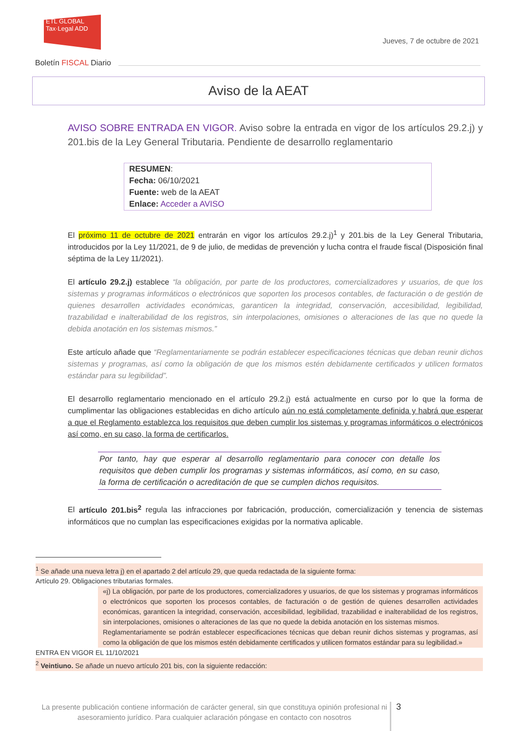ETL GLOBAL
Tax·Legal ADD
Jueves, 7 de octubre de 2021
Boletín FISCAL Diario
Aviso de la AEAT
AVISO SOBRE ENTRADA EN VIGOR. Aviso sobre la entrada en vigor de los artículos 29.2.j) y 201.bis de la Ley General Tributaria. Pendiente de desarrollo reglamentario
RESUMEN:
Fecha: 06/10/2021
Fuente: web de la AEAT
Enlace: Acceder a AVISO
El próximo 11 de octubre de 2021 entrarán en vigor los artículos 29.2.j)<sup>1</sup> y 201.bis de la Ley General Tributaria, introducidos por la Ley 11/2021, de 9 de julio, de medidas de prevención y lucha contra el fraude fiscal (Disposición final séptima de la Ley 11/2021).
El artículo 29.2.j) establece “la obligación, por parte de los productores, comercializadores y usuarios, de que los sistemas y programas informáticos o electrónicos que soporten los procesos contables, de facturación o de gestión de quienes desarrollen actividades económicas, garanticen la integridad, conservación, accesibilidad, legibilidad, trazabilidad e inalterabilidad de los registros, sin interpolaciones, omisiones o alteraciones de las que no quede la debida anotación en los sistemas mismos.”
Este artículo añade que “Reglamentariamente se podrán establecer especificaciones técnicas que deban reunir dichos sistemas y programas, así como la obligación de que los mismos estén debidamente certificados y utilicen formatos estándar para su legibilidad”.
El desarrollo reglamentario mencionado en el artículo 29.2.j) está actualmente en curso por lo que la forma de cumplimentar las obligaciones establecidas en dicho artículo aún no está completamente definida y habrá que esperar a que el Reglamento establezca los requisitos que deben cumplir los sistemas y programas informáticos o electrónicos así como, en su caso, la forma de certificarlos.
Por tanto, hay que esperar al desarrollo reglamentario para conocer con detalle los requisitos que deben cumplir los programas y sistemas informáticos, así como, en su caso, la forma de certificación o acreditación de que se cumplen dichos requisitos.
El artículo 201.bis<sup>2</sup> regula las infracciones por fabricación, producción, comercialización y tenencia de sistemas informáticos que no cumplan las especificaciones exigidas por la normativa aplicable.
<sup>1</sup> Se añade una nueva letra j) en el apartado 2 del artículo 29, que queda redactada de la siguiente forma:
Artículo 29. Obligaciones tributarias formales.
«j) La obligación, por parte de los productores, comercializadores y usuarios, de que los sistemas y programas informáticos o electrónicos que soporten los procesos contables, de facturación o de gestión de quienes desarrollen actividades económicas, garanticen la integridad, conservación, accesibilidad, legibilidad, trazabilidad e inalterabilidad de los registros, sin interpolaciones, omisiones o alteraciones de las que no quede la debida anotación en los sistemas mismos.
Reglamentariamente se podrán establecer especificaciones técnicas que deban reunir dichos sistemas y programas, así como la obligación de que los mismos estén debidamente certificados y utilicen formatos estándar para su legibilidad.»
ENTRA EN VIGOR EL 11/10/2021
<sup>2</sup> Veintiuno. Se añade un nuevo artículo 201 bis, con la siguiente redacción:
La presente publicación contiene información de carácter general, sin que constituya opinión profesional ni asesoramiento jurídico. Para cualquier aclaración póngase en contacto con nosotros
3